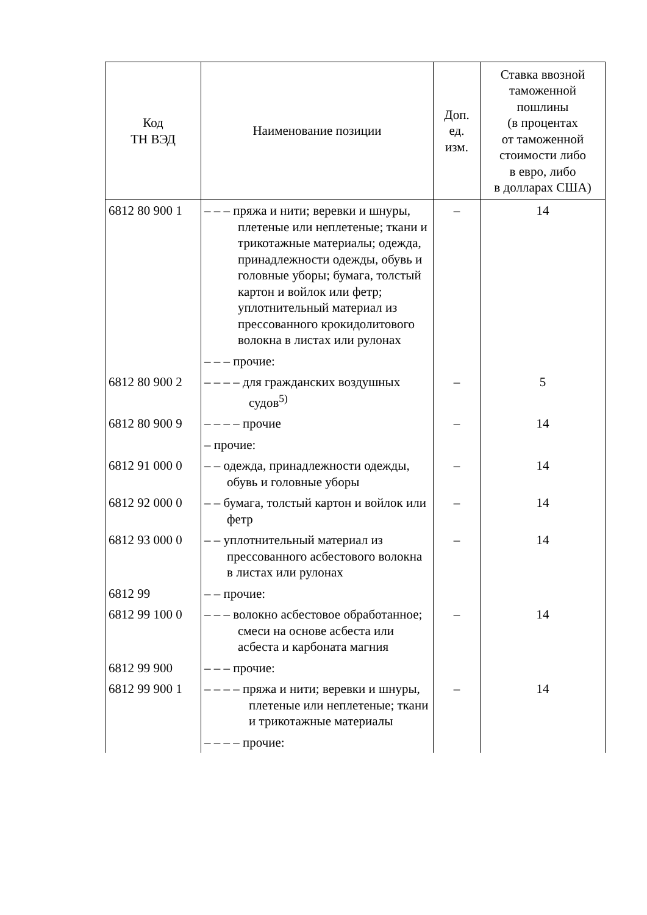| Код ТН ВЭД | Наименование позиции | Доп. ед. изм. | Ставка ввозной таможенной пошлины (в процентах от таможенной стоимости либо в евро, либо в долларах США) |
| --- | --- | --- | --- |
| 6812 80 900 1 | – – – пряжа и нити; веревки и шнуры, плетеные или неплетеные; ткани и трикотажные материалы; одежда, принадлежности одежды, обувь и головные уборы; бумага, толстый картон и войлок или фетр; уплотнительный материал из прессованного крокидолитового волокна в листах или рулонах | – | 14 |
| | – – – прочие: | | |
| 6812 80 900 2 | – – – – для гражданских воздушных судов<sup>5)</sup> | – | 5 |
| 6812 80 900 9 | – – – – прочие | – | 14 |
| | – прочие: | | |
| 6812 91 000 0 | – – одежда, принадлежности одежды, обувь и головные уборы | – | 14 |
| 6812 92 000 0 | – – бумага, толстый картон и войлок или фетр | – | 14 |
| 6812 93 000 0 | – – уплотнительный материал из прессованного асбестового волокна в листах или рулонах | – | 14 |
| 6812 99 | – – прочие: | | |
| 6812 99 100 0 | – – – волокно асбестовое обработанное; смеси на основе асбеста или асбеста и карбоната магния | – | 14 |
| 6812 99 900 | – – – прочие: | | |
| 6812 99 900 1 | – – – – пряжа и нити; веревки и шнуры, плетеные или неплетеные; ткани и трикотажные материалы | – | 14 |
| | – – – – прочие: | | |